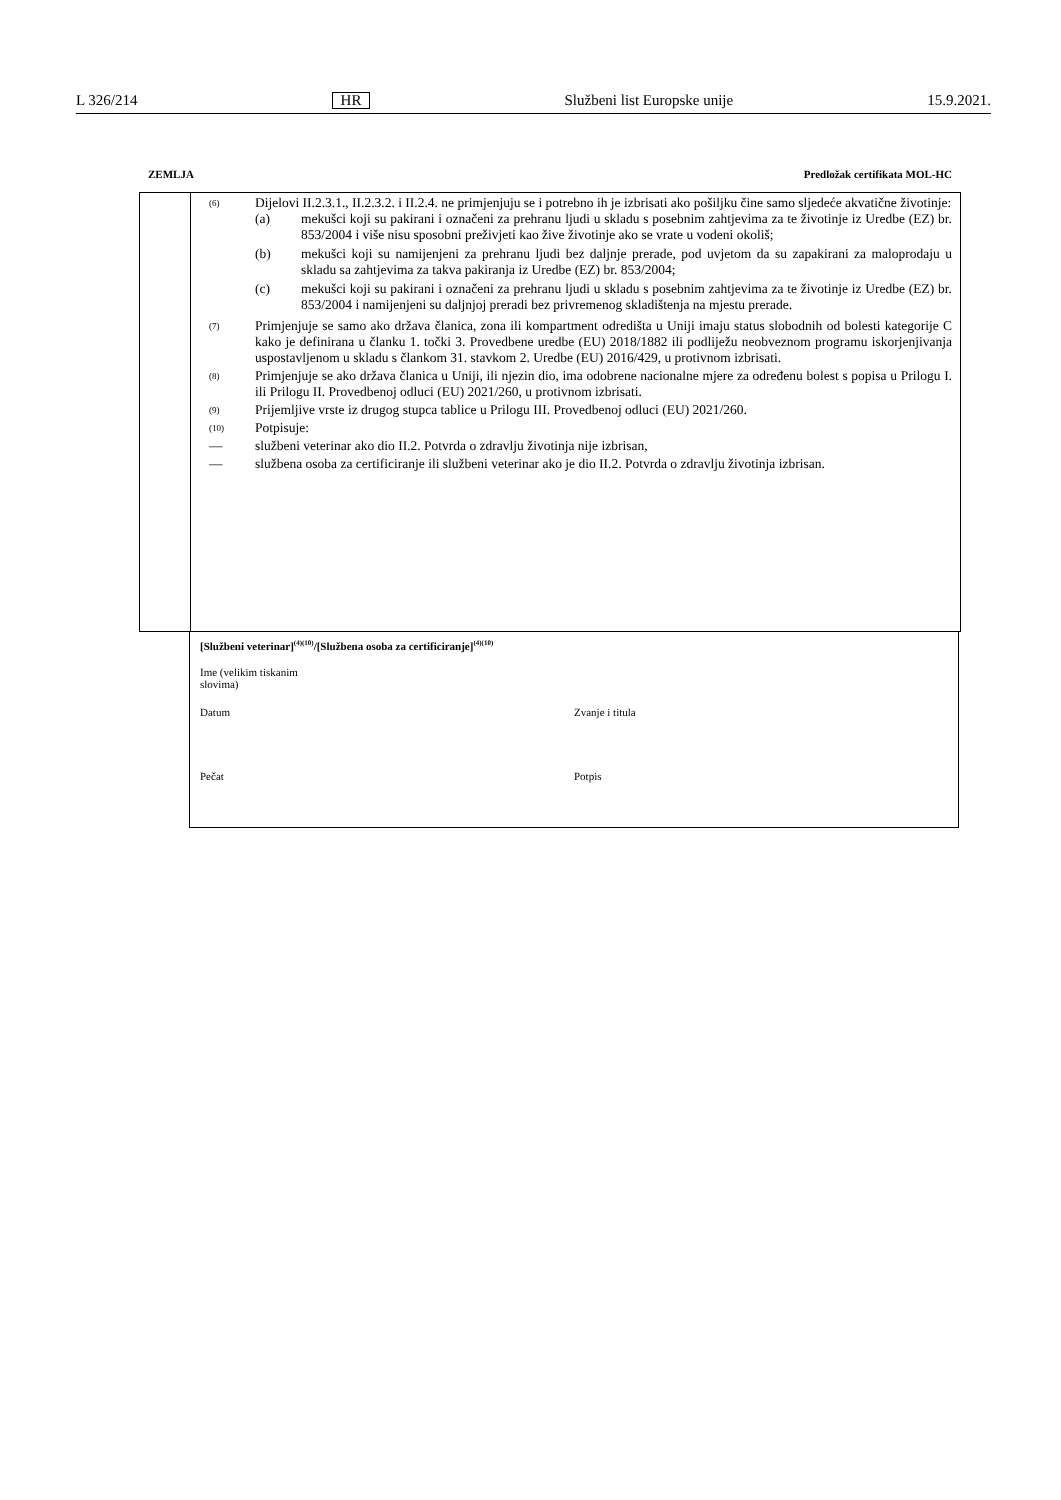L 326/214 HR Službeni list Europske unije 15.9.2021.
ZEMLJA Predložak certifikata MOL-HC
(6)
Dijelovi II.2.3.1., II.2.3.2. i II.2.4. ne primjenjuju se i potrebno ih je izbrisati ako pošiljku čine samo sljedeće akvatične životinje:
(a) mekušci koji su pakirani i označeni za prehranu ljudi u skladu s posebnim zahtjevima za te životinje iz Uredbe (EZ) br. 853/2004 i više nisu sposobni preživjeti kao žive životinje ako se vrate u vodeni okoliš;
(b) mekušci koji su namijenjeni za prehranu ljudi bez daljnje prerade, pod uvjetom da su zapakirani za maloprodaju u skladu sa zahtjevima za takva pakiranja iz Uredbe (EZ) br. 853/2004;
(c) mekušci koji su pakirani i označeni za prehranu ljudi u skladu s posebnim zahtjevima za te životinje iz Uredbe (EZ) br. 853/2004 i namijenjeni su daljnjoj preradi bez privremenog skladištenja na mjestu prerade.
(7)
Primjenjuje se samo ako država članica, zona ili kompartment odredišta u Uniji imaju status slobodnih od bolesti kategorije C kako je definirana u članku 1. točki 3. Provedbene uredbe (EU) 2018/1882 ili podliježu neobveznom programu iskorjenjivanja uspostavljenom u skladu s člankom 31. stavkom 2. Uredbe (EU) 2016/429, u protivnom izbrisati.
(8)
Primjenjuje se ako država članica u Uniji, ili njezin dio, ima odobrene nacionalne mjere za određenu bolest s popisa u Prilogu I. ili Prilogu II. Provedbenoj odluci (EU) 2021/260, u protivnom izbrisati.
(9)
Prijemljive vrste iz drugog stupca tablice u Prilogu III. Provedbenoj odluci (EU) 2021/260.
(10)
Potpisuje:
— službeni veterinar ako dio II.2. Potvrda o zdravlju životinja nije izbrisan,
— službena osoba za certificiranje ili službeni veterinar ako je dio II.2. Potvrda o zdravlju životinja izbrisan.
[Službeni veterinar]<sup>(4)(10)</sup>/[Službena osoba za certificiranje]<sup>(4)(10)</sup>
Ime (velikim tiskanim slovima)
Datum Zvanje i titula
Pečat Potpis